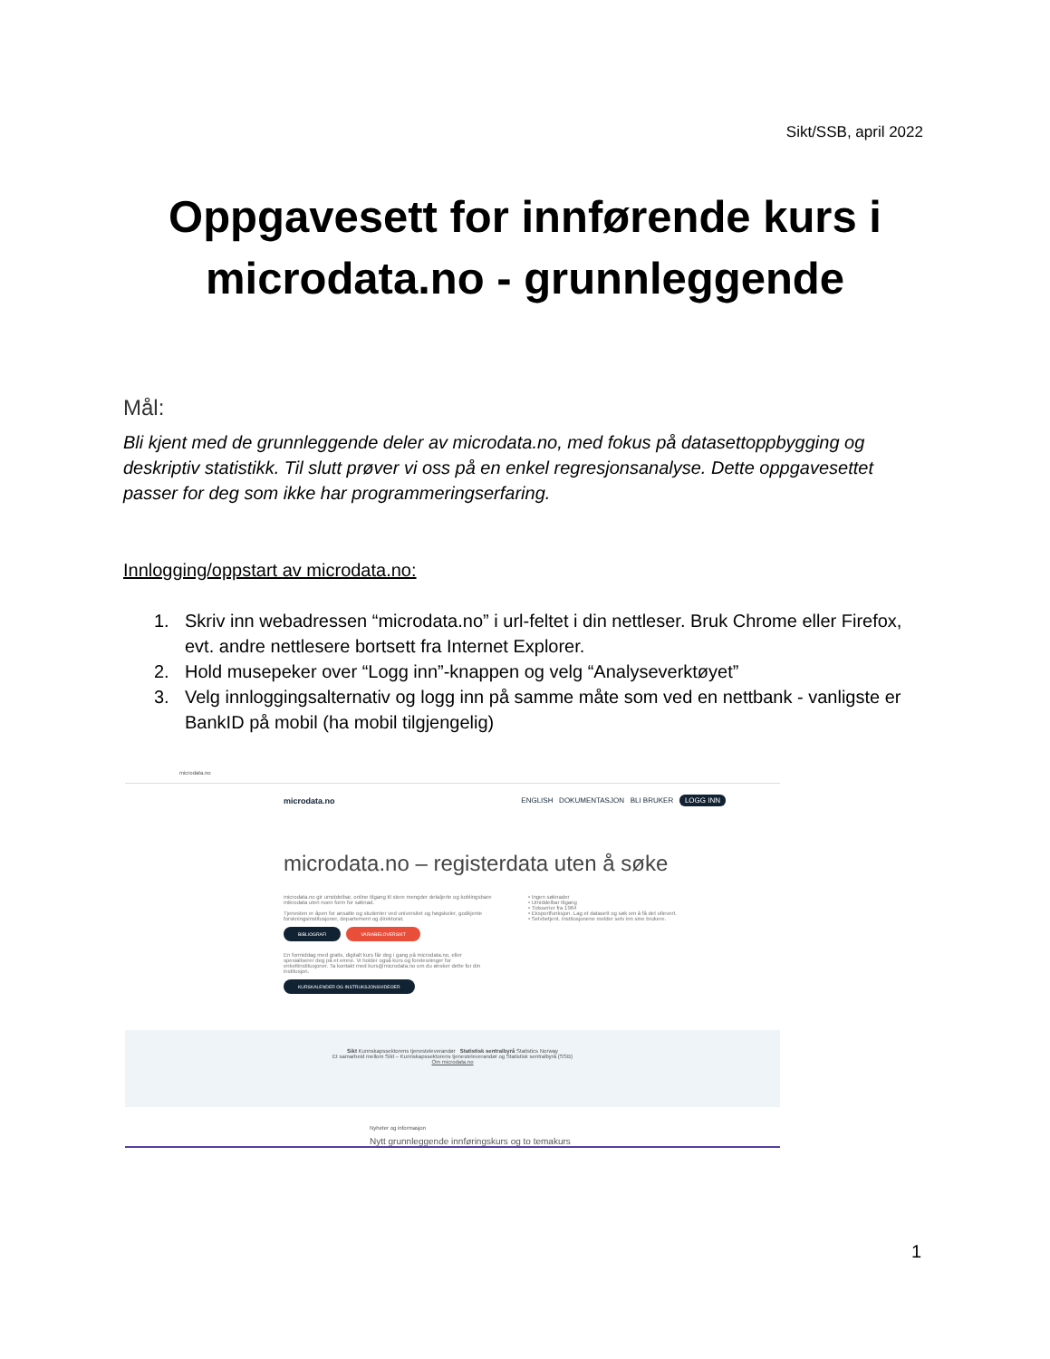Sikt/SSB, april 2022
Oppgavesett for innførende kurs i
microdata.no - grunnleggende
Mål:
Bli kjent med de grunnleggende deler av microdata.no, med fokus på datasettoppbygging og deskriptiv statistikk. Til slutt prøver vi oss på en enkel regresjonsanalyse. Dette oppgavesettet passer for deg som ikke har programmeringserfaring.
Innlogging/oppstart av microdata.no:
1. Skriv inn webadressen “microdata.no” i url-feltet i din nettleser. Bruk Chrome eller Firefox, evt. andre nettlesere bortsett fra Internet Explorer.
2. Hold musepeker over “Logg inn”-knappen og velg “Analyseverktøyet”
3. Velg innloggingsalternativ og logg inn på samme måte som ved en nettbank - vanligste er BankID på mobil (ha mobil tilgjengelig)
microdata.no
microdata.no ENGLISH DOKUMENTASJON BLI BRUKER LOGG INN
microdata.no – registerdata uten å søke
microdata.no gir umiddelbar, online tilgang til store mengder detaljerte og koblingsbare mikrodata uten noen form for søknad.
Tjenesten er åpen for ansatte og studenter ved universitet og høgskoler, godkjente forskningsinstitusjoner, departement og direktorat.
BIBLIOGRAFI VARIABELOVERSIKT
En formiddag med gratis, digitalt kurs får deg i gang på microdata.no, eller spesialiserer deg på et emne. Vi holder også kurs og forelesninger for enkeltinstitusjoner. Ta kontakt med kurs@microdata.no om du ønsker dette for din institusjon.
KURSKALENDER OG INSTRUKSJONSVIDEOER
• Ingen søknader
• Umiddelbar tilgang
• Tidsserier fra 1964
• Eksportfunksjon. Lag et datasett og søk om å få det utlevert.
• Selvbetjent. Institusjonene melder selv inn sine brukere.
Sikt Kunnskapssektorens tjenesteleverandør Statistisk sentralbyrå Statistics Norway
Et samarbeid mellom Sikt – Kunnskapssektorens tjenesteleverandør og Statistisk sentralbyrå (SSB)
Om microdata.no
Nyheter og informasjon
Nytt grunnleggende innføringskurs og to temakurs
1